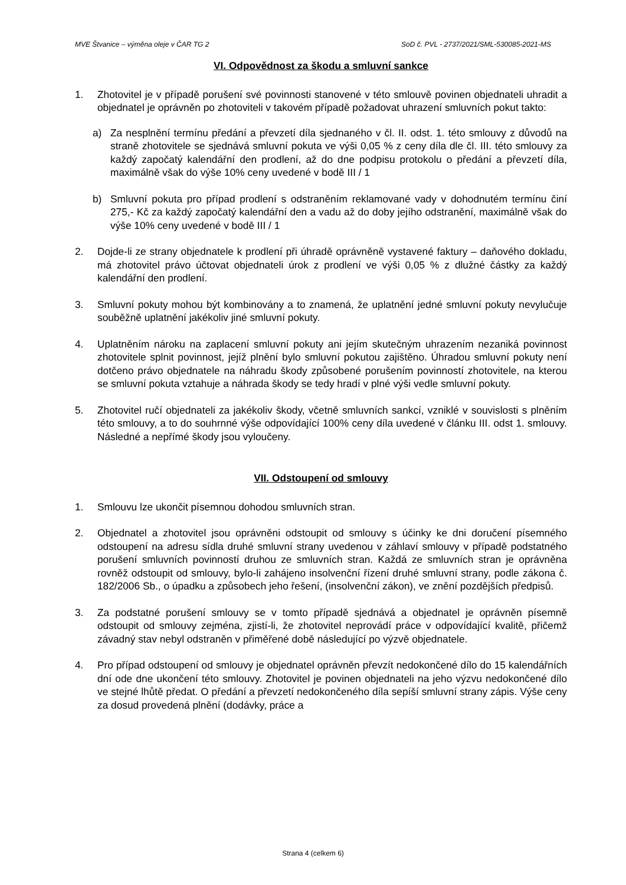MVE Štvanice – výměna oleje v ČAR TG 2 SoD č. PVL - 2737/2021/SML-530085-2021-MS
VI. Odpovědnost za škodu a smluvní sankce
1. Zhotovitel je v případě porušení své povinnosti stanovené v této smlouvě povinen objednateli uhradit a objednatel je oprávněn po zhotoviteli v takovém případě požadovat uhrazení smluvních pokut takto:
a) Za nesplnění termínu předání a převzetí díla sjednaného v čl. II. odst. 1. této smlouvy z důvodů na straně zhotovitele se sjednává smluvní pokuta ve výši 0,05 % z ceny díla dle čl. III. této smlouvy za každý započatý kalendářní den prodlení, až do dne podpisu protokolu o předání a převzetí díla, maximálně však do výše 10% ceny uvedené v bodě III / 1
b) Smluvní pokuta pro případ prodlení s odstraněním reklamované vady v dohodnutém termínu činí 275,- Kč za každý započatý kalendářní den a vadu až do doby jejího odstranění, maximálně však do výše 10% ceny uvedené v bodě III / 1
2. Dojde-li ze strany objednatele k prodlení při úhradě oprávněně vystavené faktury – daňového dokladu, má zhotovitel právo účtovat objednateli úrok z prodlení ve výši 0,05 % z dlužné částky za každý kalendářní den prodlení.
3. Smluvní pokuty mohou být kombinovány a to znamená, že uplatnění jedné smluvní pokuty nevylučuje souběžně uplatnění jakékoliv jiné smluvní pokuty.
4. Uplatněním nároku na zaplacení smluvní pokuty ani jejím skutečným uhrazením nezaniká povinnost zhotovitele splnit povinnost, jejíž plnění bylo smluvní pokutou zajištěno. Úhradou smluvní pokuty není dotčeno právo objednatele na náhradu škody způsobené porušením povinností zhotovitele, na kterou se smluvní pokuta vztahuje a náhrada škody se tedy hradí v plné výši vedle smluvní pokuty.
5. Zhotovitel ručí objednateli za jakékoliv škody, včetně smluvních sankcí, vzniklé v souvislosti s plněním této smlouvy, a to do souhrnné výše odpovídající 100% ceny díla uvedené v článku III. odst 1. smlouvy. Následné a nepřímé škody jsou vyloučeny.
VII. Odstoupení od smlouvy
1. Smlouvu lze ukončit písemnou dohodou smluvních stran.
2. Objednatel a zhotovitel jsou oprávněni odstoupit od smlouvy s účinky ke dni doručení písemného odstoupení na adresu sídla druhé smluvní strany uvedenou v záhlaví smlouvy v případě podstatného porušení smluvních povinností druhou ze smluvních stran. Každá ze smluvních stran je oprávněna rovněž odstoupit od smlouvy, bylo-li zahájeno insolvenční řízení druhé smluvní strany, podle zákona č. 182/2006 Sb., o úpadku a způsobech jeho řešení, (insolvenční zákon), ve znění pozdějších předpisů.
3. Za podstatné porušení smlouvy se v tomto případě sjednává a objednatel je oprávněn písemně odstoupit od smlouvy zejména, zjistí-li, že zhotovitel neprovádí práce v odpovídající kvalitě, přičemž závadný stav nebyl odstraněn v přiměřené době následující po výzvě objednatele.
4. Pro případ odstoupení od smlouvy je objednatel oprávněn převzít nedokončené dílo do 15 kalendářních dní ode dne ukončení této smlouvy. Zhotovitel je povinen objednateli na jeho výzvu nedokončené dílo ve stejné lhůtě předat. O předání a převzetí nedokončeného díla sepíší smluvní strany zápis. Výše ceny za dosud provedená plnění (dodávky, práce a
Strana 4 (celkem 6)